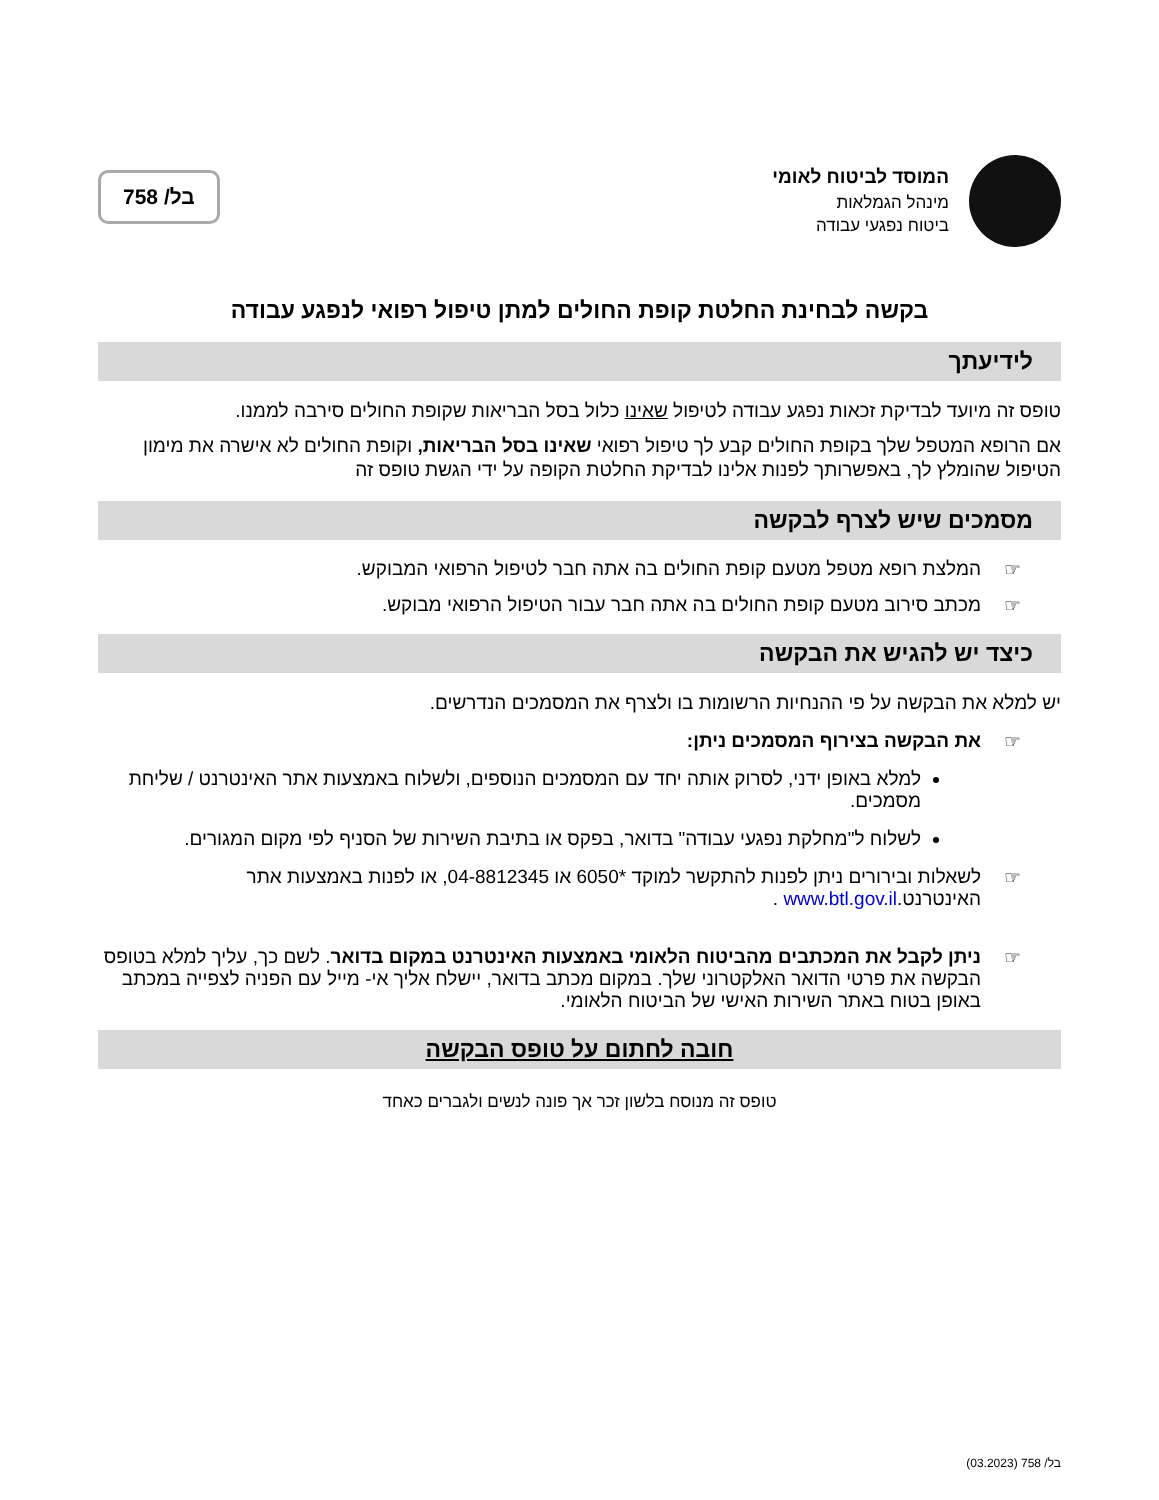המוסד לביטוח לאומי
מינהל הגמלאות
ביטוח נפגעי עבודה
בל/ 758
בקשה לבחינת החלטת קופת החולים למתן טיפול רפואי לנפגע עבודה
לידיעתך
טופס זה מיועד לבדיקת זכאות נפגע עבודה לטיפול שאינו כלול בסל הבריאות שקופת החולים סירבה לממנו.
אם הרופא המטפל שלך בקופת החולים קבע לך טיפול רפואי שאינו בסל הבריאות, וקופת החולים לא אישרה את מימון הטיפול שהומלץ לך, באפשרותך לפנות אלינו לבדיקת החלטת הקופה על ידי הגשת טופס זה
מסמכים שיש לצרף לבקשה
☞ המלצת רופא מטפל מטעם קופת החולים בה אתה חבר לטיפול הרפואי המבוקש.
☞ מכתב סירוב מטעם קופת החולים בה אתה חבר עבור הטיפול הרפואי מבוקש.
כיצד יש להגיש את הבקשה
יש למלא את הבקשה על פי ההנחיות הרשומות בו ולצרף את המסמכים הנדרשים.
☞ את הבקשה בצירוף המסמכים ניתן:
למלא באופן ידני, לסרוק אותה יחד עם המסמכים הנוספים, ולשלוח באמצעות אתר האינטרנט / שליחת מסמכים.
לשלוח ל"מחלקת נפגעי עבודה" בדואר, בפקס או בתיבת השירות של הסניף לפי מקום המגורים.
☞ לשאלות ובירורים ניתן לפנות להתקשר למוקד *6050 או 04-8812345, או לפנות באמצעות אתר האינטרנט.www.btl.gov.il .
☞ ניתן לקבל את המכתבים מהביטוח הלאומי באמצעות האינטרנט במקום בדואר. לשם כך, עליך למלא בטופס הבקשה את פרטי הדואר האלקטרוני שלך. במקום מכתב בדואר, יישלח אליך אי- מייל עם הפניה לצפייה במכתב באופן בטוח באתר השירות האישי של הביטוח הלאומי.
חובה לחתום על טופס הבקשה
טופס זה מנוסח בלשון זכר אך פונה לנשים ולגברים כאחד
בל/ 758 (03.2023)